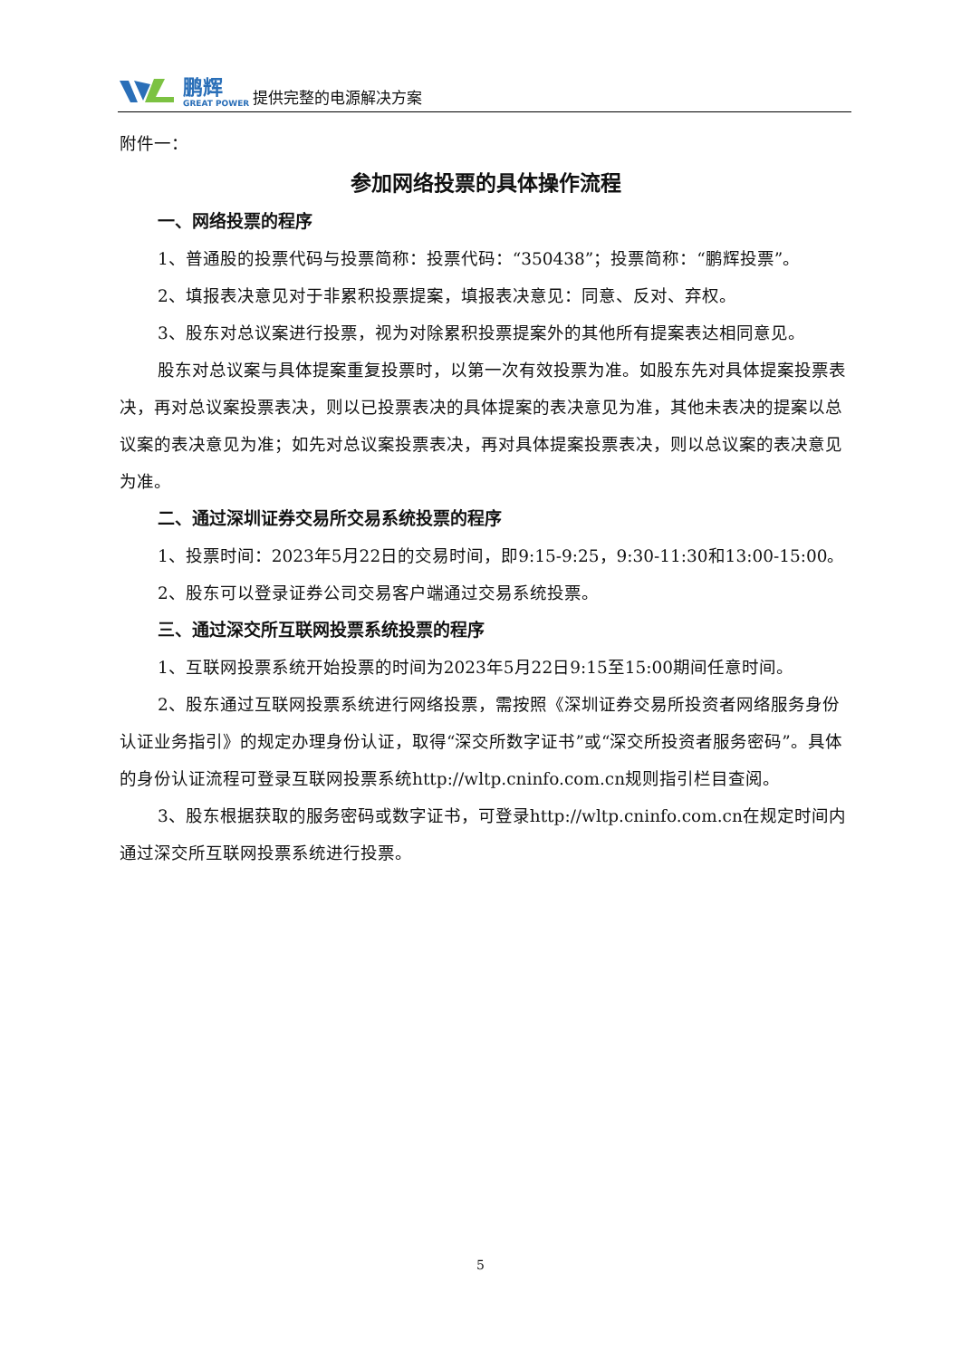鹏辉
GREAT POWER
提供完整的电源解决方案
附件一：
参加网络投票的具体操作流程
一、网络投票的程序
1、普通股的投票代码与投票简称：投票代码：“350438”；投票简称：“鹏辉投票”。
2、填报表决意见对于非累积投票提案，填报表决意见：同意、反对、弃权。
3、股东对总议案进行投票，视为对除累积投票提案外的其他所有提案表达相同意见。
股东对总议案与具体提案重复投票时，以第一次有效投票为准。如股东先对具体提案投票表决，再对总议案投票表决，则以已投票表决的具体提案的表决意见为准，其他未表决的提案以总议案的表决意见为准；如先对总议案投票表决，再对具体提案投票表决，则以总议案的表决意见为准。
二、通过深圳证券交易所交易系统投票的程序
1、投票时间：2023年5月22日的交易时间，即9:15-9:25，9:30-11:30和13:00-15:00。
2、股东可以登录证券公司交易客户端通过交易系统投票。
三、通过深交所互联网投票系统投票的程序
1、互联网投票系统开始投票的时间为2023年5月22日9:15至15:00期间任意时间。
2、股东通过互联网投票系统进行网络投票，需按照《深圳证券交易所投资者网络服务身份认证业务指引》的规定办理身份认证，取得“深交所数字证书”或“深交所投资者服务密码”。具体的身份认证流程可登录互联网投票系统http://wltp.cninfo.com.cn规则指引栏目查阅。
3、股东根据获取的服务密码或数字证书，可登录http://wltp.cninfo.com.cn在规定时间内通过深交所互联网投票系统进行投票。
5